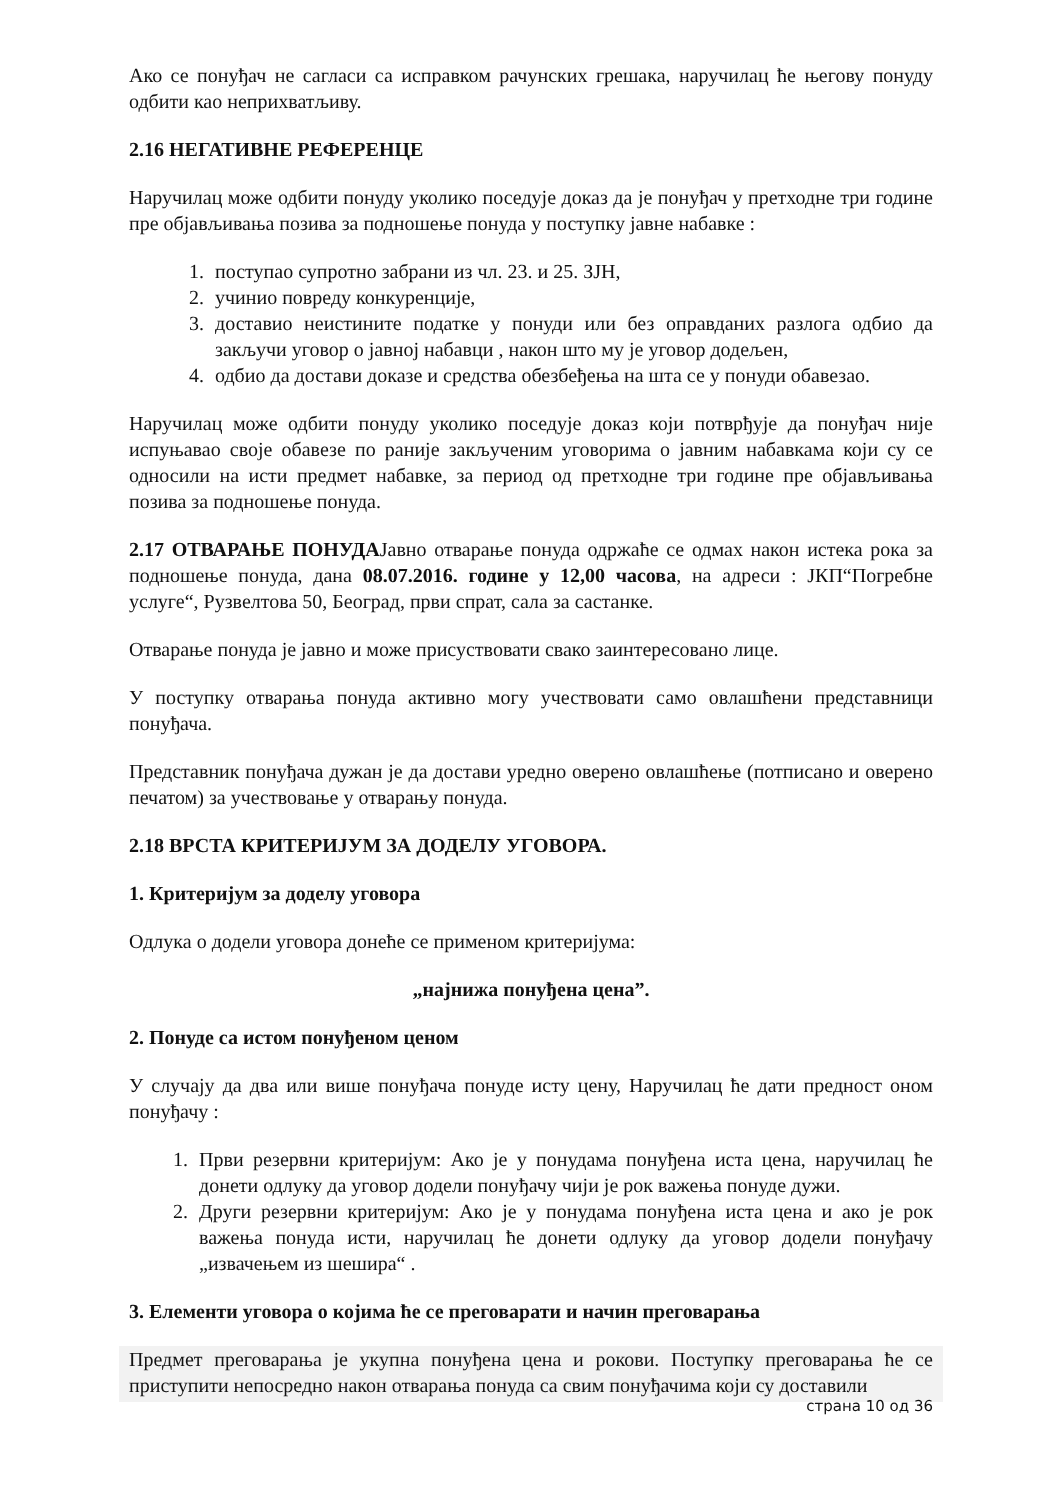Ако се понуђач не сагласи са исправком рачунских грешака, наручилац ће његову понуду одбити као неприхватљиву.
2.16 НЕГАТИВНЕ РЕФЕРЕНЦЕ
Наручилац може одбити понуду уколико поседује доказ да је понуђач у претходне три године пре објављивања позива за подношење понуда у поступку јавне набавке :
1. поступао супротно забрани из чл. 23. и 25. ЗЈН,
2. учинио повреду конкуренције,
3. доставио неистините податке у понуди или без оправданих разлога одбио да закључи уговор о јавној набавци , након што му је уговор додељен,
4. одбио да достави доказе и средства обезбеђења на шта се у понуди обавезао.
Наручилац може одбити понуду уколико поседује доказ који потврђује да понуђач није испуњавао своје обавезе по раније закљученим уговорима о јавним набавкама који су се односили на исти предмет набавке, за период од претходне три године пре објављивања позива за подношење понуда.
2.17 ОТВАРАЊЕ ПОНУДАЈавно отварање понуда одржаће се одмах након истека рока за подношење понуда, дана 08.07.2016. године у 12,00 часова, на адреси : ЈКП“Погребне услуге“, Рузвелтова 50, Београд, први спрат, сала за састанке.
Отварање понуда је јавно и може присуствовати свако заинтересовано лице.
У поступку отварања понуда активно могу учествовати само овлашћени представници понуђача.
Представник понуђача дужан је да достави уредно оверено овлашћење (потписано и оверено печатом) за учествовање у отварању понуда.
2.18 ВРСТА КРИТЕРИЈУМ ЗА ДОДЕЛУ УГОВОРА.
1. Критеријум за доделу уговора
Одлука о додели уговора донеће се применом критеријума:
„најнижа понуђена цена”.
2. Понуде са истом понуђеном ценом
У случају да два или више понуђача понуде исту цену, Наручилац ће дати предност оном понуђачу :
1. Први резервни критеријум: Ако је у понудама понуђена иста цена, наручилац ће донети одлуку да уговор додели понуђачу чији је рок важења понуде дужи.
2. Други резервни критеријум: Ако је у понудама понуђена иста цена и ако је рок важења понуда исти, наручилац ће донети одлуку да уговор додели понуђачу „извачењем из шешира“ .
3. Елементи уговора о којима ће се преговарати и начин преговарања
Предмет преговарања је укупна понуђена цена и рокови. Поступку преговарања ће се приступити непосредно након отварања понуда са свим понуђачима који су доставили
страна 10 од 36